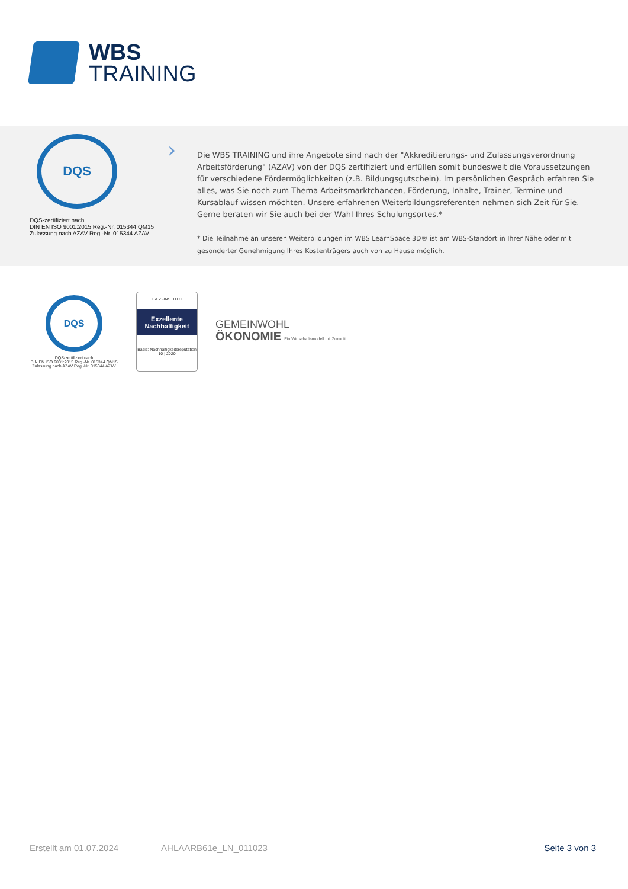WBS
TRAINING
DQS
DQS-zertifiziert nach
DIN EN ISO 9001:2015 Reg.-Nr. 015344 QM15
Zulassung nach AZAV Reg.-Nr. 015344 AZAV
›
Die WBS TRAINING und ihre Angebote sind nach der "Akkreditierungs- und Zulassungsverordnung Arbeitsförderung" (AZAV) von der DQS zertifiziert und erfüllen somit bundesweit die Voraussetzungen für verschiedene Fördermöglichkeiten (z.B. Bildungsgutschein). Im persönlichen Gespräch erfahren Sie alles, was Sie noch zum Thema Arbeitsmarktchancen, Förderung, Inhalte, Trainer, Termine und Kursablauf wissen möchten. Unsere erfahrenen Weiterbildungsreferenten nehmen sich Zeit für Sie. Gerne beraten wir Sie auch bei der Wahl Ihres Schulungsortes.*
* Die Teilnahme an unseren Weiterbildungen im WBS LearnSpace 3D® ist am WBS-Standort in Ihrer Nähe oder mit gesonderter Genehmigung Ihres Kostenträgers auch von zu Hause möglich.
DQS
DQS-zertifiziert nach
DIN EN ISO 9001:2015 Reg.-Nr. 015344 QM15
Zulassung nach AZAV Reg.-Nr. 015344 AZAV
F.A.Z.-INSTITUT
Exzellente
Nachhaltigkeit
Basis: Nachhaltigkeitsreputation
10 | 2020
GEMEINWOHL
ÖKONOMIE Ein Wirtschaftsmodell mit Zukunft
Erstellt am 01.07.2024 AHLAARB61e_LN_011023 Seite 3 von 3